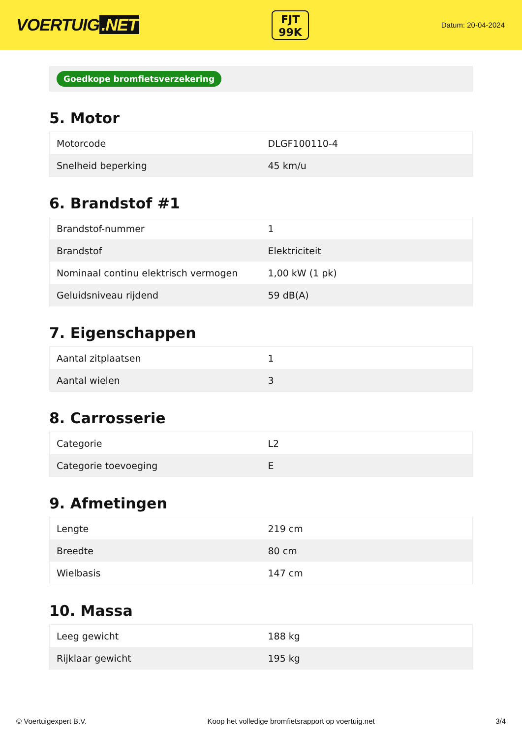VOERTUIG.NET
FJT
99K
Datum: 20-04-2024
Goedkope bromfietsverzekering
5. Motor
| Motorcode | DLGF100110-4 |
| Snelheid beperking | 45 km/u |
6. Brandstof #1
| Brandstof-nummer | 1 |
| Brandstof | Elektriciteit |
| Nominaal continu elektrisch vermogen | 1,00 kW (1 pk) |
| Geluidsniveau rijdend | 59 dB(A) |
7. Eigenschappen
| Aantal zitplaatsen | 1 |
| Aantal wielen | 3 |
8. Carrosserie
| Categorie | L2 |
| Categorie toevoeging | E |
9. Afmetingen
| Lengte | 219 cm |
| Breedte | 80 cm |
| Wielbasis | 147 cm |
10. Massa
| Leeg gewicht | 188 kg |
| Rijklaar gewicht | 195 kg |
© Voertuigexpert B.V. Koop het volledige bromfietsrapport op voertuig.net 3/4